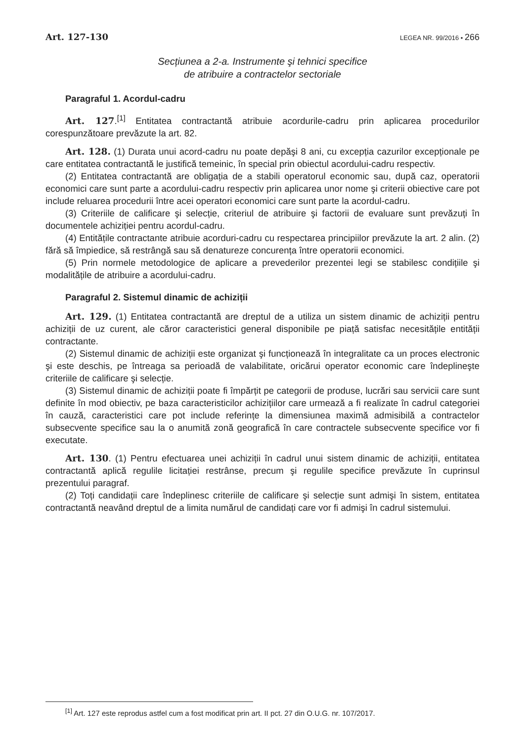Art. 127-130 LEGEA NR. 99/2016 • 266
Secțiunea a 2-a. Instrumente şi tehnici specifice
de atribuire a contractelor sectoriale
Paragraful 1. Acordul-cadru
Art. 127.<sup>[1]</sup> Entitatea contractantă atribuie acordurile-cadru prin aplicarea procedurilor corespunzătoare prevăzute la art. 82.
Art. 128. (1) Durata unui acord-cadru nu poate depăşi 8 ani, cu excepția cazurilor excepționale pe care entitatea contractantă le justifică temeinic, în special prin obiectul acordului-cadru respectiv.
(2) Entitatea contractantă are obligația de a stabili operatorul economic sau, după caz, operatorii economici care sunt parte a acordului-cadru respectiv prin aplicarea unor nome şi criterii obiective care pot include reluarea procedurii între acei operatori economici care sunt parte la acordul-cadru.
(3) Criteriile de calificare şi selecție, criteriul de atribuire şi factorii de evaluare sunt prevăzuți în documentele achiziției pentru acordul-cadru.
(4) Entitățile contractante atribuie acorduri-cadru cu respectarea principiilor prevăzute la art. 2 alin. (2) fără să împiedice, să restrângă sau să denatureze concurența între operatorii economici.
(5) Prin normele metodologice de aplicare a prevederilor prezentei legi se stabilesc condițiile şi modalitățile de atribuire a acordului-cadru.
Paragraful 2. Sistemul dinamic de achiziții
Art. 129. (1) Entitatea contractantă are dreptul de a utiliza un sistem dinamic de achiziții pentru achiziții de uz curent, ale căror caracteristici general disponibile pe piață satisfac necesitățile entității contractante.
(2) Sistemul dinamic de achiziții este organizat şi funcționează în integralitate ca un proces electronic şi este deschis, pe întreaga sa perioadă de valabilitate, oricărui operator economic care îndeplineşte criteriile de calificare şi selecție.
(3) Sistemul dinamic de achiziții poate fi împărțit pe categorii de produse, lucrări sau servicii care sunt definite în mod obiectiv, pe baza caracteristicilor achizițiilor care urmează a fi realizate în cadrul categoriei în cauză, caracteristici care pot include referințe la dimensiunea maximă admisibilă a contractelor subsecvente specifice sau la o anumită zonă geografică în care contractele subsecvente specifice vor fi executate.
Art. 130. (1) Pentru efectuarea unei achiziții în cadrul unui sistem dinamic de achiziții, entitatea contractantă aplică regulile licitației restrânse, precum şi regulile specifice prevăzute în cuprinsul prezentului paragraf.
(2) Toți candidații care îndeplinesc criteriile de calificare şi selecție sunt admişi în sistem, entitatea contractantă neavând dreptul de a limita numărul de candidați care vor fi admişi în cadrul sistemului.
<sup>[1]</sup> Art. 127 este reprodus astfel cum a fost modificat prin art. II pct. 27 din O.U.G. nr. 107/2017.